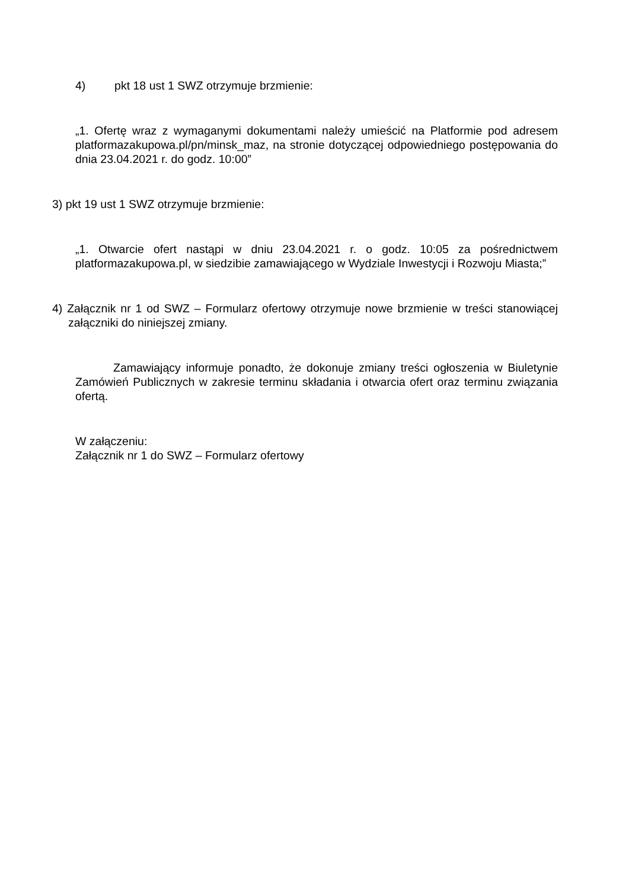4) pkt 18 ust 1 SWZ otrzymuje brzmienie:
„1. Ofertę wraz z wymaganymi dokumentami należy umieścić na Platformie pod adresem platformazakupowa.pl/pn/minsk_maz, na stronie dotyczącej odpowiedniego postępowania do dnia 23.04.2021 r. do godz. 10:00”
3) pkt 19 ust 1 SWZ otrzymuje brzmienie:
„1. Otwarcie ofert nastąpi w dniu 23.04.2021 r. o godz. 10:05 za pośrednictwem platformazakupowa.pl, w siedzibie zamawiającego w Wydziale Inwestycji i Rozwoju Miasta;”
4) Załącznik nr 1 od SWZ – Formularz ofertowy otrzymuje nowe brzmienie w treści stanowiącej załączniki do niniejszej zmiany.
Zamawiający informuje ponadto, że dokonuje zmiany treści ogłoszenia w Biuletynie Zamówień Publicznych w zakresie terminu składania i otwarcia ofert oraz terminu związania ofertą.
W załączeniu:
Załącznik nr 1 do SWZ – Formularz ofertowy